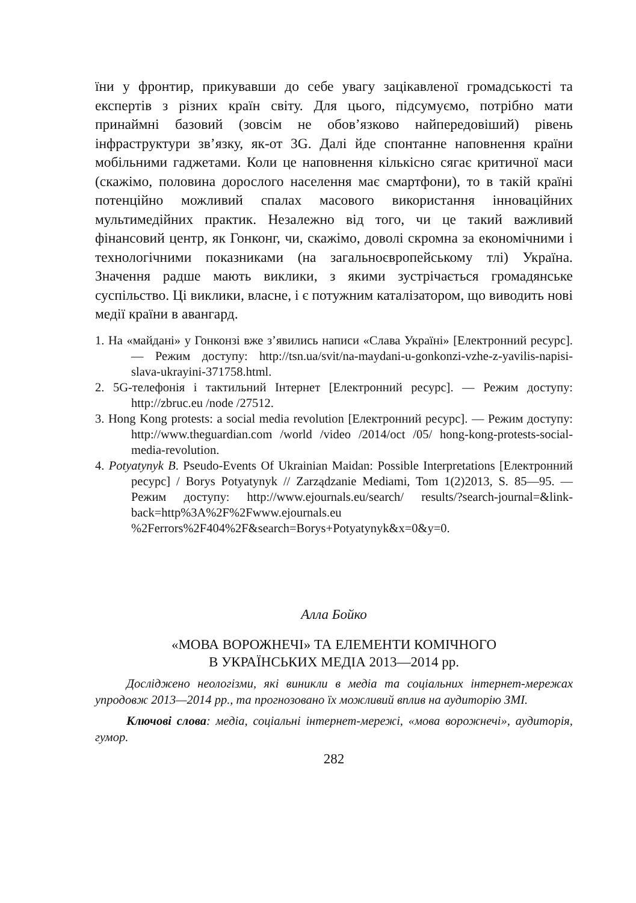їни у фронтир, прикувавши до себе увагу зацікавленої громадськості та експертів з різних країн світу. Для цього, підсумуємо, потрібно мати принаймні базовий (зовсім не обов’язково найпередовіший) рівень інфраструктури зв’язку, як-от 3G. Далі йде спонтанне наповнення країни мобільними гаджетами. Коли це наповнення кількісно сягає критичної маси (скажімо, половина дорослого населення має смартфони), то в такій країні потенційно можливий спалах масового використання інноваційних мультимедійних практик. Незалежно від того, чи це такий важливий фінансовий центр, як Гонконг, чи, скажімо, доволі скромна за економічними і технологічними показниками (на загальноєвропейському тлі) Україна. Значення радше мають виклики, з якими зустрічається громадянське суспільство. Ці виклики, власне, і є потужним каталізатором, що виводить нові медії країни в авангард.
1. На «майдані» у Гонконзі вже з’явились написи «Слава Україні» [Електронний ресурс]. — Режим доступу: http://tsn.ua/svit/na-maydani-u-gonkonzi-vzhe-z-yavilis-napisi-slava-ukrayini-371758.html.
2. 5G-телефонія і тактильний Інтернет [Електронний ресурс]. — Режим доступу: http://zbruc.eu /node /27512.
3. Hong Kong protests: a social media revolution [Електронний ресурс]. — Режим доступу: http://www.theguardian.com /world /video /2014/oct /05/ hong-kong-protests-social-media-revolution.
4. Potyatynyk B. Pseudo-Events Of Ukrainian Maidan: Possible Interpretations [Електронний ресурс] / Borys Potyatynyk // Zarządzanie Mediami, Tom 1(2)2013, S. 85—95. — Режим доступу: http://www.ejournals.eu/search/ results/?search-journal=&link-back=http%3A%2F%2Fwww.ejournals.eu %2Ferrors%2F404%2F&search=Borys+Potyatynyk&x=0&y=0.
Алла Бойко
«МОВА ВОРОЖНЕЧІ» ТА ЕЛЕМЕНТИ КОМІЧНОГО
В УКРАЇНСЬКИХ МЕДІА 2013—2014 рр.
Досліджено неологізми, які виникли в медіа та соціальних інтернет-мережах упродовж 2013—2014 рр., та прогнозовано їх можливий вплив на аудиторію ЗМІ.
Ключові слова: медіа, соціальні інтернет-мережі, «мова ворожнечі», аудиторія, гумор.
282